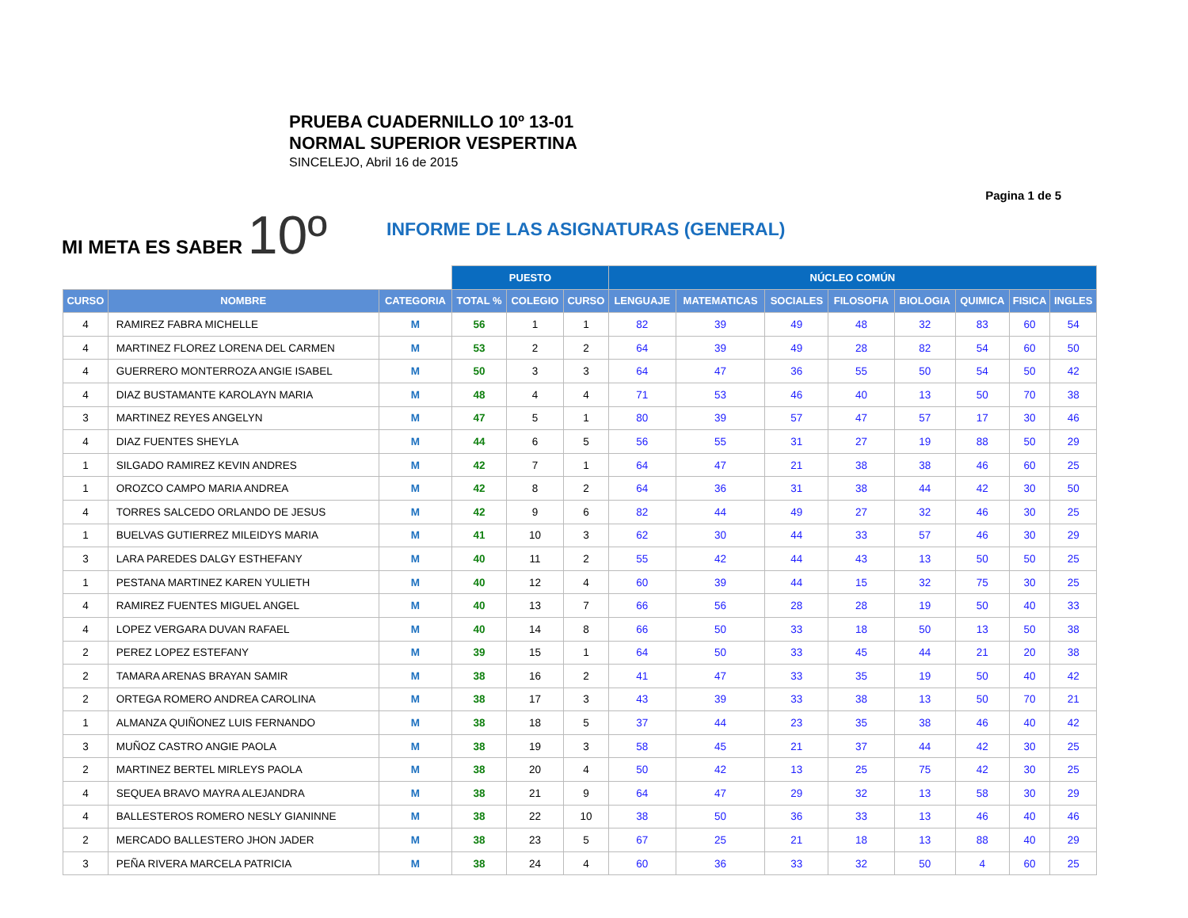PRUEBA CUADERNILLO 10º 13-01
NORMAL SUPERIOR VESPERTINA
SINCELEJO, Abril 16 de 2015
Pagina 1 de 5
MI META ES SABER 10º
INFORME DE LAS ASIGNATURAS (GENERAL)
| | | | PUESTO | | | NÚCLEO COMÚN | | | | | | | |
| --- | --- | --- | --- | --- | --- | --- | --- | --- | --- | --- | --- | --- | --- |
| CURSO | NOMBRE | CATEGORIA | TOTAL % | COLEGIO | CURSO | LENGUAJE | MATEMATICAS | SOCIALES | FILOSOFIA | BIOLOGIA | QUIMICA | FISICA | INGLES |
| 4 | RAMIREZ FABRA MICHELLE | M | 56 | 1 | 1 | 82 | 39 | 49 | 48 | 32 | 83 | 60 | 54 |
| 4 | MARTINEZ FLOREZ LORENA DEL CARMEN | M | 53 | 2 | 2 | 64 | 39 | 49 | 28 | 82 | 54 | 60 | 50 |
| 4 | GUERRERO MONTERROZA ANGIE ISABEL | M | 50 | 3 | 3 | 64 | 47 | 36 | 55 | 50 | 54 | 50 | 42 |
| 4 | DIAZ BUSTAMANTE KAROLAYN MARIA | M | 48 | 4 | 4 | 71 | 53 | 46 | 40 | 13 | 50 | 70 | 38 |
| 3 | MARTINEZ REYES ANGELYN | M | 47 | 5 | 1 | 80 | 39 | 57 | 47 | 57 | 17 | 30 | 46 |
| 4 | DIAZ FUENTES SHEYLA | M | 44 | 6 | 5 | 56 | 55 | 31 | 27 | 19 | 88 | 50 | 29 |
| 1 | SILGADO RAMIREZ KEVIN ANDRES | M | 42 | 7 | 1 | 64 | 47 | 21 | 38 | 38 | 46 | 60 | 25 |
| 1 | OROZCO CAMPO MARIA ANDREA | M | 42 | 8 | 2 | 64 | 36 | 31 | 38 | 44 | 42 | 30 | 50 |
| 4 | TORRES SALCEDO ORLANDO DE JESUS | M | 42 | 9 | 6 | 82 | 44 | 49 | 27 | 32 | 46 | 30 | 25 |
| 1 | BUELVAS GUTIERREZ MILEIDYS MARIA | M | 41 | 10 | 3 | 62 | 30 | 44 | 33 | 57 | 46 | 30 | 29 |
| 3 | LARA PAREDES DALGY ESTHEFANY | M | 40 | 11 | 2 | 55 | 42 | 44 | 43 | 13 | 50 | 50 | 25 |
| 1 | PESTANA MARTINEZ KAREN YULIETH | M | 40 | 12 | 4 | 60 | 39 | 44 | 15 | 32 | 75 | 30 | 25 |
| 4 | RAMIREZ FUENTES MIGUEL ANGEL | M | 40 | 13 | 7 | 66 | 56 | 28 | 28 | 19 | 50 | 40 | 33 |
| 4 | LOPEZ VERGARA DUVAN RAFAEL | M | 40 | 14 | 8 | 66 | 50 | 33 | 18 | 50 | 13 | 50 | 38 |
| 2 | PEREZ LOPEZ ESTEFANY | M | 39 | 15 | 1 | 64 | 50 | 33 | 45 | 44 | 21 | 20 | 38 |
| 2 | TAMARA ARENAS BRAYAN SAMIR | M | 38 | 16 | 2 | 41 | 47 | 33 | 35 | 19 | 50 | 40 | 42 |
| 2 | ORTEGA ROMERO ANDREA CAROLINA | M | 38 | 17 | 3 | 43 | 39 | 33 | 38 | 13 | 50 | 70 | 21 |
| 1 | ALMANZA QUIÑONEZ LUIS FERNANDO | M | 38 | 18 | 5 | 37 | 44 | 23 | 35 | 38 | 46 | 40 | 42 |
| 3 | MUÑOZ CASTRO ANGIE PAOLA | M | 38 | 19 | 3 | 58 | 45 | 21 | 37 | 44 | 42 | 30 | 25 |
| 2 | MARTINEZ BERTEL MIRLEYS PAOLA | M | 38 | 20 | 4 | 50 | 42 | 13 | 25 | 75 | 42 | 30 | 25 |
| 4 | SEQUEA BRAVO MAYRA ALEJANDRA | M | 38 | 21 | 9 | 64 | 47 | 29 | 32 | 13 | 58 | 30 | 29 |
| 4 | BALLESTEROS ROMERO NESLY GIANINNE | M | 38 | 22 | 10 | 38 | 50 | 36 | 33 | 13 | 46 | 40 | 46 |
| 2 | MERCADO BALLESTERO JHON JADER | M | 38 | 23 | 5 | 67 | 25 | 21 | 18 | 13 | 88 | 40 | 29 |
| 3 | PEÑA RIVERA MARCELA PATRICIA | M | 38 | 24 | 4 | 60 | 36 | 33 | 32 | 50 | 4 | 60 | 25 |